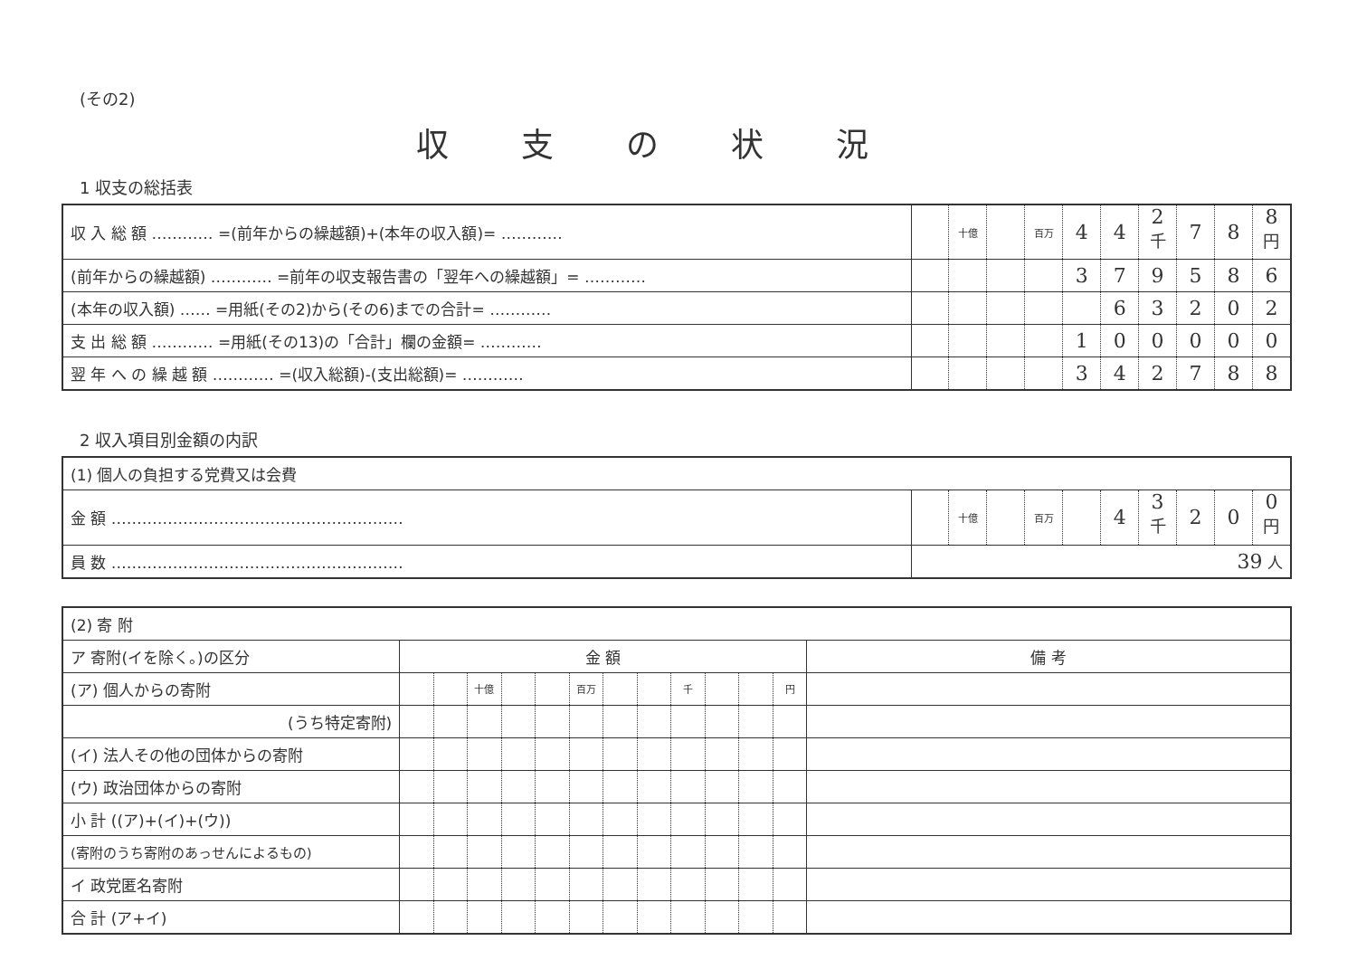(その2)
収支の状況
1 収支の総括表
| 収 入 総 額 ………… =(前年からの繰越額)+(本年の収入額)= ………… | | 十億 | | 百万 | 4 | 4 | 2 <sup>千</sup> | 7 | 8 | 8 <sup>円</sup> |
| (前年からの繰越額) ………… =前年の収支報告書の「翌年への繰越額」= ………… | | | | | 3 | 7 | 9 | 5 | 8 | 6 |
| (本年の収入額) …… =用紙(その2)から(その6)までの合計= ………… | | | | | | 6 | 3 | 2 | 0 | 2 |
| 支 出 総 額 ………… =用紙(その13)の「合計」欄の金額= ………… | | | | | 1 | 0 | 0 | 0 | 0 | 0 |
| 翌 年 へ の 繰 越 額 ………… =(収入総額)-(支出総額)= ………… | | | | | 3 | 4 | 2 | 7 | 8 | 8 |
2 収入項目別金額の内訳
| (1) 個人の負担する党費又は会費 | | | | | | | | | | |
| 金 額 ………………………………………………… | | 十億 | | 百万 | | 4 | 3 <sup>千</sup> | 2 | 0 | 0 <sup>円</sup> |
| 員 数 ………………………………………………… | 39 人 | | | | | | | | | |
| (2) 寄 附 | | | | | | | | | | | | | |
| ア 寄附(イを除く。)の区分 | 金 額 | | | | | | | | | | | | 備 考 |
| (ア) 個人からの寄附 | | | 十億 | | | 百万 | | | 千 | | | 円 | |
| (うち特定寄附) | | | | | | | | | | | | | |
| (イ) 法人その他の団体からの寄附 | | | | | | | | | | | | | |
| (ウ) 政治団体からの寄附 | | | | | | | | | | | | | |
| 小 計 ((ア)+(イ)+(ウ)) | | | | | | | | | | | | | |
| (寄附のうち寄附のあっせんによるもの) | | | | | | | | | | | | | |
| イ 政党匿名寄附 | | | | | | | | | | | | | |
| 合 計 (ア+イ) | | | | | | | | | | | | | |